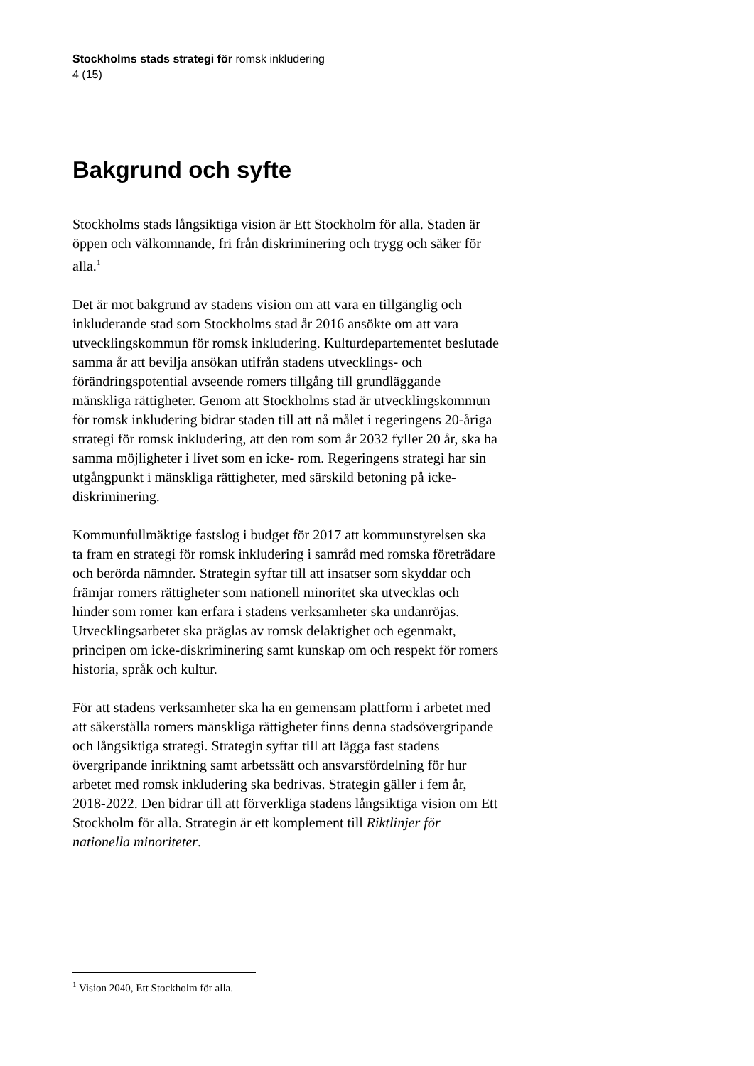Stockholms stads strategi för romsk inkludering
4 (15)
Bakgrund och syfte
Stockholms stads långsiktiga vision är Ett Stockholm för alla. Staden är öppen och välkomnande, fri från diskriminering och trygg och säker för alla.<sup>1</sup>
Det är mot bakgrund av stadens vision om att vara en tillgänglig och inkluderande stad som Stockholms stad år 2016 ansökte om att vara utvecklingskommun för romsk inkludering. Kulturdepartementet beslutade samma år att bevilja ansökan utifrån stadens utvecklings- och förändringspotential avseende romers tillgång till grundläggande mänskliga rättigheter. Genom att Stockholms stad är utvecklingskommun för romsk inkludering bidrar staden till att nå målet i regeringens 20-åriga strategi för romsk inkludering, att den rom som år 2032 fyller 20 år, ska ha samma möjligheter i livet som en icke- rom. Regeringens strategi har sin utgångpunkt i mänskliga rättigheter, med särskild betoning på icke-diskriminering.
Kommunfullmäktige fastslog i budget för 2017 att kommunstyrelsen ska ta fram en strategi för romsk inkludering i samråd med romska företrädare och berörda nämnder. Strategin syftar till att insatser som skyddar och främjar romers rättigheter som nationell minoritet ska utvecklas och hinder som romer kan erfara i stadens verksamheter ska undanröjas. Utvecklingsarbetet ska präglas av romsk delaktighet och egenmakt, principen om icke-diskriminering samt kunskap om och respekt för romers historia, språk och kultur.
För att stadens verksamheter ska ha en gemensam plattform i arbetet med att säkerställa romers mänskliga rättigheter finns denna stadsövergripande och långsiktiga strategi. Strategin syftar till att lägga fast stadens övergripande inriktning samt arbetssätt och ansvarsfördelning för hur arbetet med romsk inkludering ska bedrivas. Strategin gäller i fem år, 2018-2022. Den bidrar till att förverkliga stadens långsiktiga vision om Ett Stockholm för alla. Strategin är ett komplement till Riktlinjer för nationella minoriteter.
<sup>1</sup> Vision 2040, Ett Stockholm för alla.